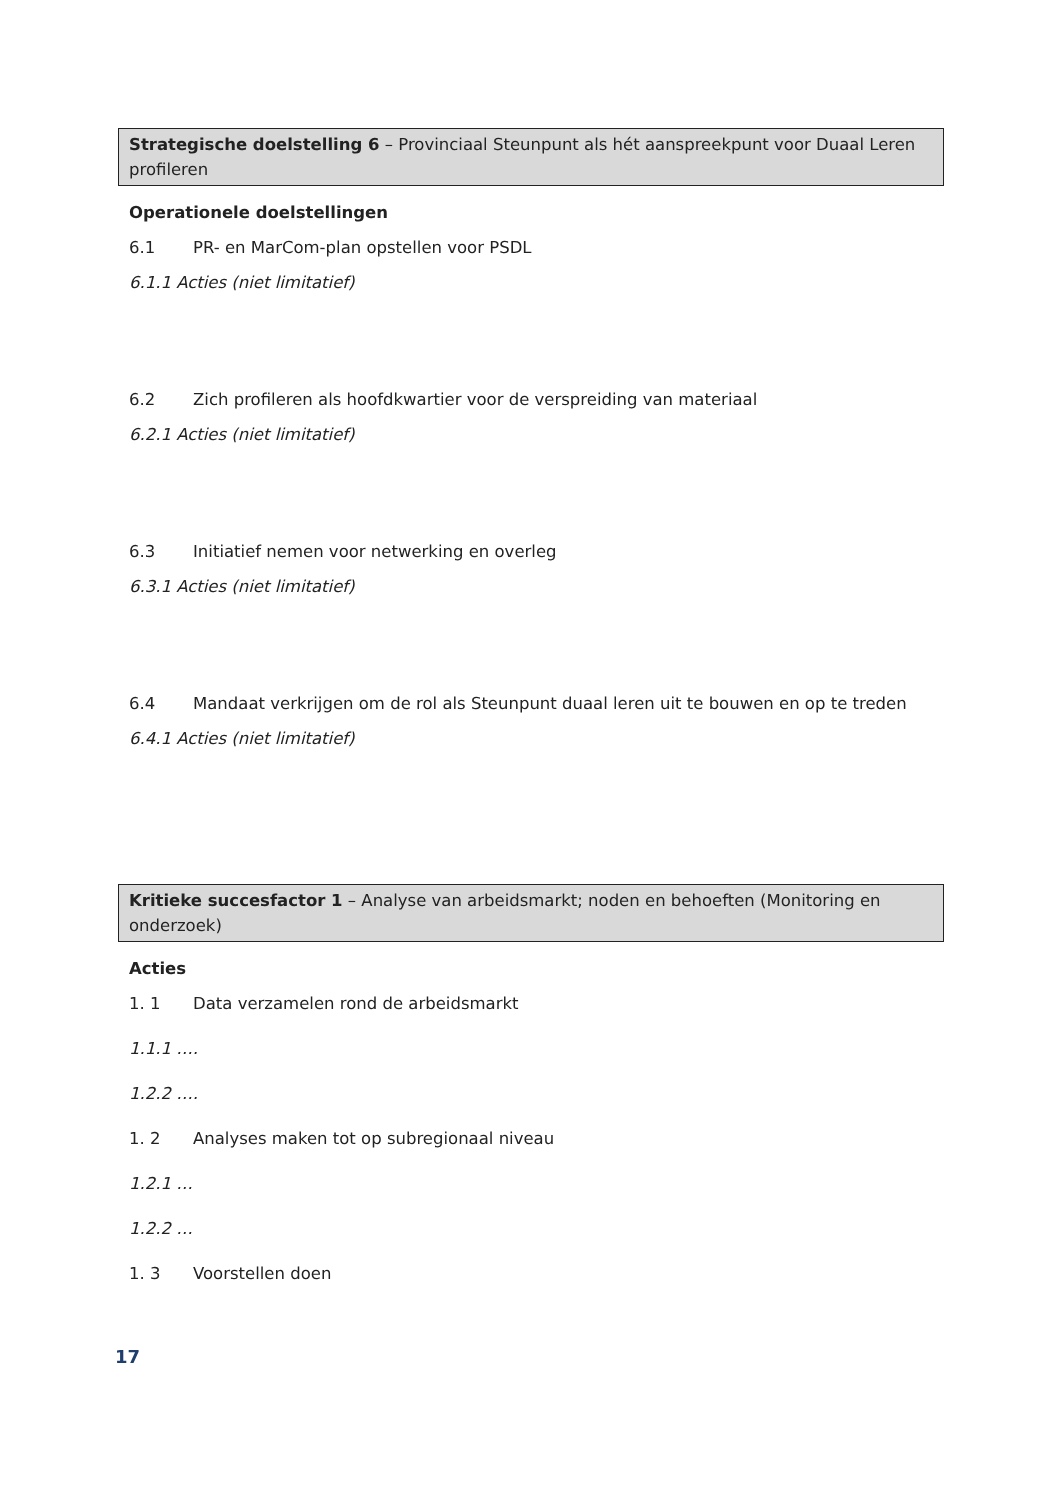Strategische doelstelling 6 – Provinciaal Steunpunt als hét aanspreekpunt voor Duaal Leren profileren
Operationele doelstellingen
6.1 PR- en MarCom-plan opstellen voor PSDL
6.1.1 Acties (niet limitatief)
6.2 Zich profileren als hoofdkwartier voor de verspreiding van materiaal
6.2.1 Acties (niet limitatief)
6.3 Initiatief nemen voor netwerking en overleg
6.3.1 Acties (niet limitatief)
6.4 Mandaat verkrijgen om de rol als Steunpunt duaal leren uit te bouwen en op te treden
6.4.1 Acties (niet limitatief)
Kritieke succesfactor 1 – Analyse van arbeidsmarkt; noden en behoeften (Monitoring en onderzoek)
Acties
1. 1 Data verzamelen rond de arbeidsmarkt
1.1.1 ….
1.2.2 ….
1. 2 Analyses maken tot op subregionaal niveau
1.2.1 …
1.2.2 …
1. 3 Voorstellen doen
17